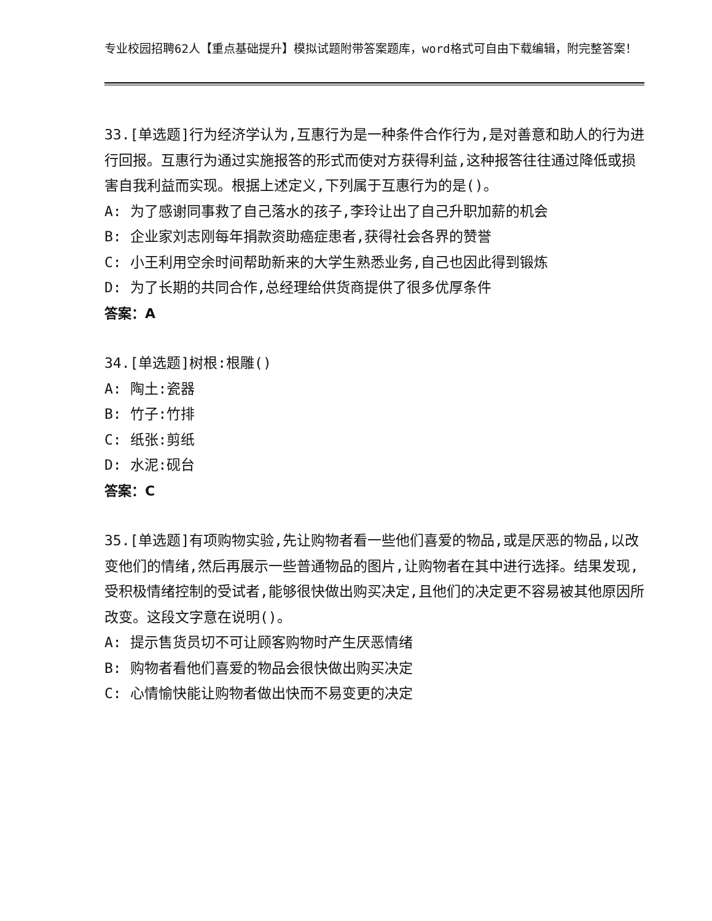专业校园招聘62人【重点基础提升】模拟试题附带答案题库，word格式可自由下载编辑，附完整答案！
33.[单选题]行为经济学认为,互惠行为是一种条件合作行为,是对善意和助人的行为进行回报。互惠行为通过实施报答的形式而使对方获得利益,这种报答往往通过降低或损害自我利益而实现。根据上述定义,下列属于互惠行为的是()。
A: 为了感谢同事救了自己落水的孩子,李玲让出了自己升职加薪的机会
B: 企业家刘志刚每年捐款资助癌症患者,获得社会各界的赞誉
C: 小王利用空余时间帮助新来的大学生熟悉业务,自己也因此得到锻炼
D: 为了长期的共同合作,总经理给供货商提供了很多优厚条件
答案：A
34.[单选题]树根:根雕()
A: 陶土:瓷器
B: 竹子:竹排
C: 纸张:剪纸
D: 水泥:砚台
答案：C
35.[单选题]有项购物实验,先让购物者看一些他们喜爱的物品,或是厌恶的物品,以改变他们的情绪,然后再展示一些普通物品的图片,让购物者在其中进行选择。结果发现,受积极情绪控制的受试者,能够很快做出购买决定,且他们的决定更不容易被其他原因所改变。这段文字意在说明()。
A: 提示售货员切不可让顾客购物时产生厌恶情绪
B: 购物者看他们喜爱的物品会很快做出购买决定
C: 心情愉快能让购物者做出快而不易变更的决定